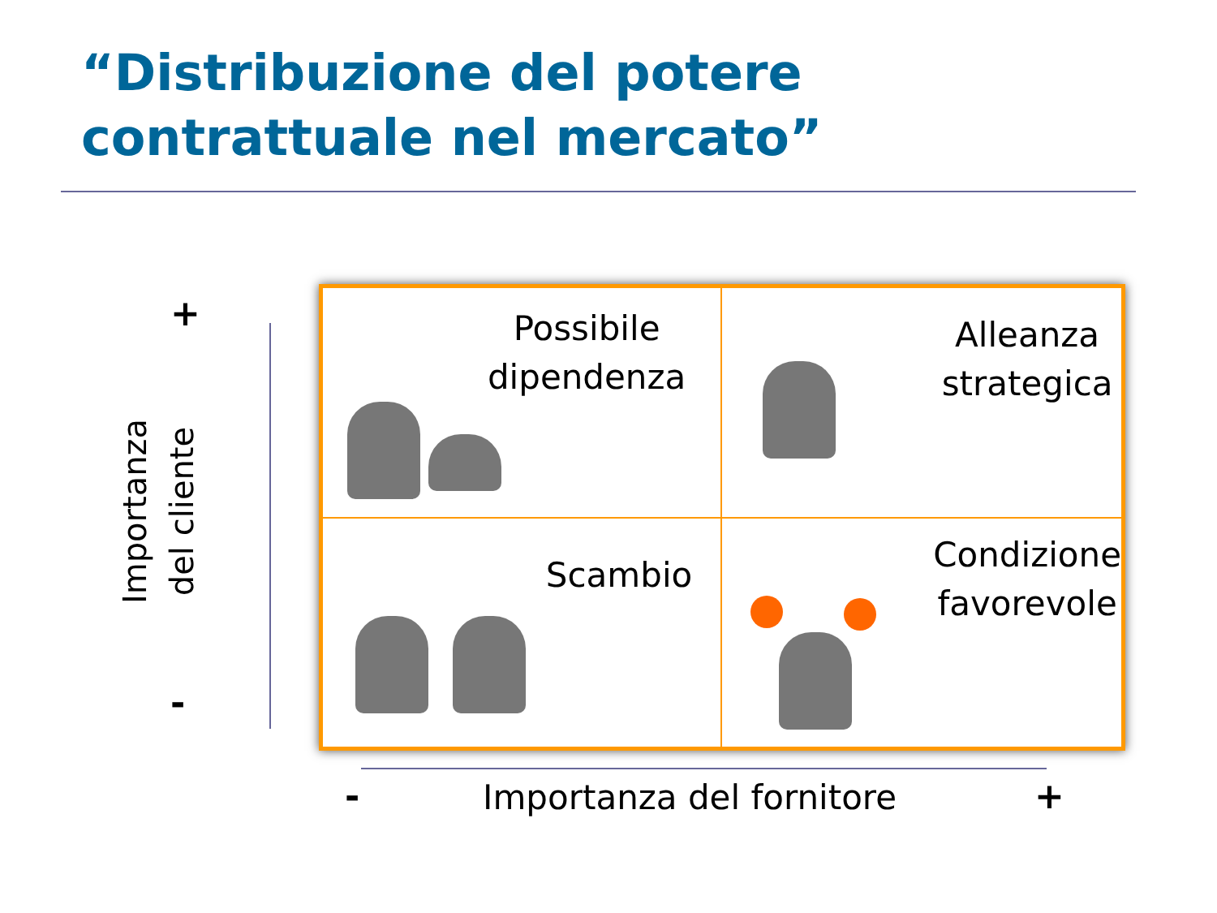“Distribuzione del potere contrattuale nel mercato”
+
-
Importanza
del cliente
Possibile
dipendenza
Alleanza
strategica
Scambio
Condizione
favorevole
- Importanza del fornitore +